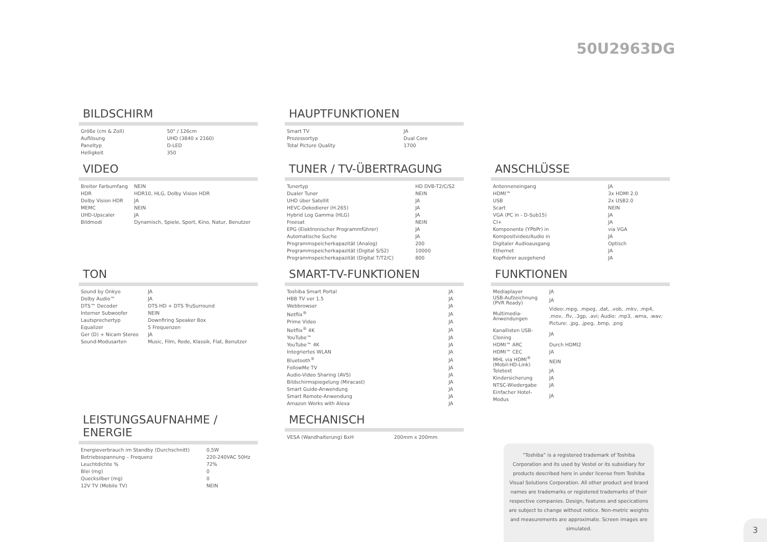50U2963DG
BILDSCHIRM
| Größe (cm & Zoll) | 50" / 126cm |
| Auflösung | UHD (3840 x 2160) |
| Paneltyp | D-LED |
| Helligkeit | 350 |
HAUPTFUNKTIONEN
| Smart TV | JA |
| Prozessortyp | Dual Core |
| Total Picture Quality | 1700 |
VIDEO
| Breiter Farbumfang | NEIN |
| HDR | HDR10, HLG, Dolby Vision HDR |
| Dolby Vision HDR | JA |
| MEMC | NEIN |
| UHD-Upscaler | JA |
| Bildmodi | Dynamisch, Spiele, Sport, Kino, Natur, Benutzer |
TUNER / TV-ÜBERTRAGUNG
| Tunertyp | HD DVB-T2/C/S2 |
| Dualer Tuner | NEIN |
| UHD über Satellit | JA |
| HEVC-Dekodierer (H.265) | JA |
| Hybrid Log Gamma (HLG) | JA |
| Freesat | NEIN |
| EPG (Elektronischer Programmführer) | JA |
| Automatische Suche | JA |
| Programmspeicherkapazität (Analog) | 200 |
| Programmspeicherkapazität (Digital S/S2) | 10000 |
| Programmspeicherkapazität (Digital T/T2/C) | 800 |
ANSCHLÜSSE
| Antenneneingang | JA |
| HDMI™ | 3x HDMI 2.0 |
| USB | 2x USB2.0 |
| Scart | NEIN |
| VGA (PC in - D-Sub15) | JA |
| CI+ | JA |
| Komponente (YPbPr) in | via VGA |
| Kompositvideo/Audio in | JA |
| Digitaler Audioausgang | Optisch |
| Ethernet | JA |
| Kopfhörer ausgehend | JA |
TON
| Sound by Onkyo | JA |
| Dolby Audio™ | JA |
| DTS™ Decoder | DTS HD + DTS TruSurround |
| Interner Subwoofer | NEIN |
| Lautsprechertyp | Downfiring Speaker Box |
| Equalizer | 5 Frequenzen |
| Ger (D) + Nicam Stereo | JA |
| Sound-Modusarten | Music, Film, Rede, Klassik, Flat, Benutzer |
SMART-TV-FUNKTIONEN
| Toshiba Smart Portal | JA |
| HBB TV ver 1.5 | JA |
| Webbrowser | JA |
| Netflix<sup>®</sup> | JA |
| Prime Video | JA |
| Netflix<sup>®</sup> 4K | JA |
| YouTube™ | JA |
| YouTube™ 4K | JA |
| Integriertes WLAN | JA |
| Bluetooth<sup>®</sup> | JA |
| FollowMe TV | JA |
| Audio-Video Sharing (AVS) | JA |
| Bildschirmspiegelung (Miracast) | JA |
| Smart Guide-Anwendung | JA |
| Smart Remote-Anwendung | JA |
| Amazon Works with Alexa | JA |
FUNKTIONEN
| Mediaplayer | JA |
| USB-Aufzeichnung (PVR Ready) | JA |
| Multimedia-Anwendungen | Video:.mpg, .mpeg, .dat, .vob, .mkv, .mp4, .mov, .flv, .3gp, .avi; Audio: .mp3, .wma, .wav; Picture: .jpg, .jpeg, .bmp, .png |
| Kanallisten USB-Cloning | JA |
| HDMI™ ARC | Durch HDMI2 |
| HDMI™ CEC | JA |
| MHL via HDMI<sup>®</sup> (Mobil-HD-Link) | NEIN |
| Teletext | JA |
| Kindersicherung | JA |
| NTSC-Wiedergabe | JA |
| Einfacher Hotel-Modus | JA |
LEISTUNGSAUFNAHME / ENERGIE
| Energieverbrauch im Standby (Durchschnitt) | 0,5W |
| Betriebsspannung – Frequenz | 220-240VAC 50Hz |
| Leuchtdichte % | 72% |
| Blei (mg) | 0 |
| Quecksilber (mg) | 0 |
| 12V TV (Mobile TV) | NEIN |
MECHANISCH
| VESA (Wandhalterung) BxH | 200mm x 200mm |
“Toshiba” is a registered trademark of Toshiba Corporation and its used by Vestel or its subsidiary for products described here in under license from Toshiba Visual Solutions Corporation. All other product and brand names are trademarks or registered trademarks of their respective companies. Design, features and specications are subject to change without notice. Non-metric weights and measurements are approximate. Screen images are simulated.
3